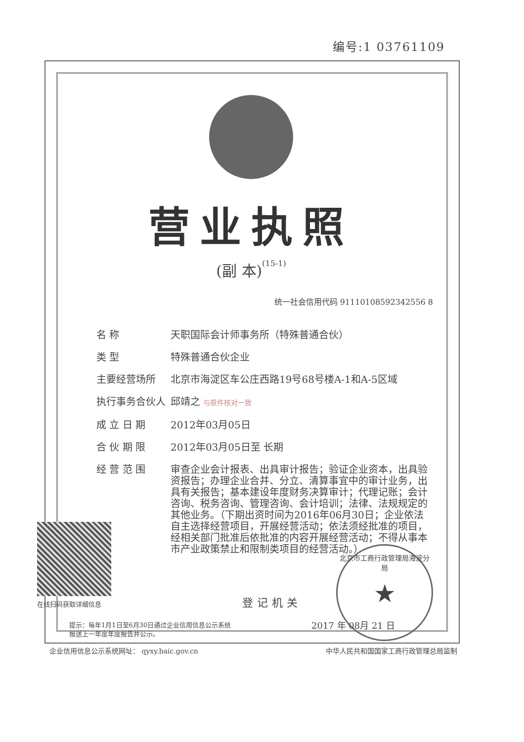编号:1 03761109
营业执照
(副 本)(15-1)
统一社会信用代码 91110108592342556 8
名 称 天职国际会计师事务所（特殊普通合伙）
类 型 特殊普通合伙企业
主要经营场所 北京市海淀区车公庄西路19号68号楼A-1和A-5区域
执行事务合伙人 邱靖之 与原件核对一致
成 立 日 期 2012年03月05日
合 伙 期 限 2012年03月05日至 长期
经 营 范 围 审查企业会计报表、出具审计报告；验证企业资本，出具验资报告；办理企业合并、分立、清算事宜中的审计业务，出具有关报告；基本建设年度财务决算审计；代理记账；会计咨询、税务咨询、管理咨询、会计培训；法律、法规规定的其他业务。（下期出资时间为2016年06月30日；企业依法自主选择经营项目，开展经营活动；依法须经批准的项目，经相关部门批准后依批准的内容开展经营活动；不得从事本市产业政策禁止和限制类项目的经营活动。）
在线扫码获取详细信息
登记机关
北京市工商行政管理局海淀分局
★
2017 年 08月 21 日
提示：每年1月1日至6月30日通过企业信用信息公示系统
报送上一年度年度报告并公示。
企业信用信息公示系统网址： qyxy.baic.gov.cn 中华人民共和国国家工商行政管理总局监制